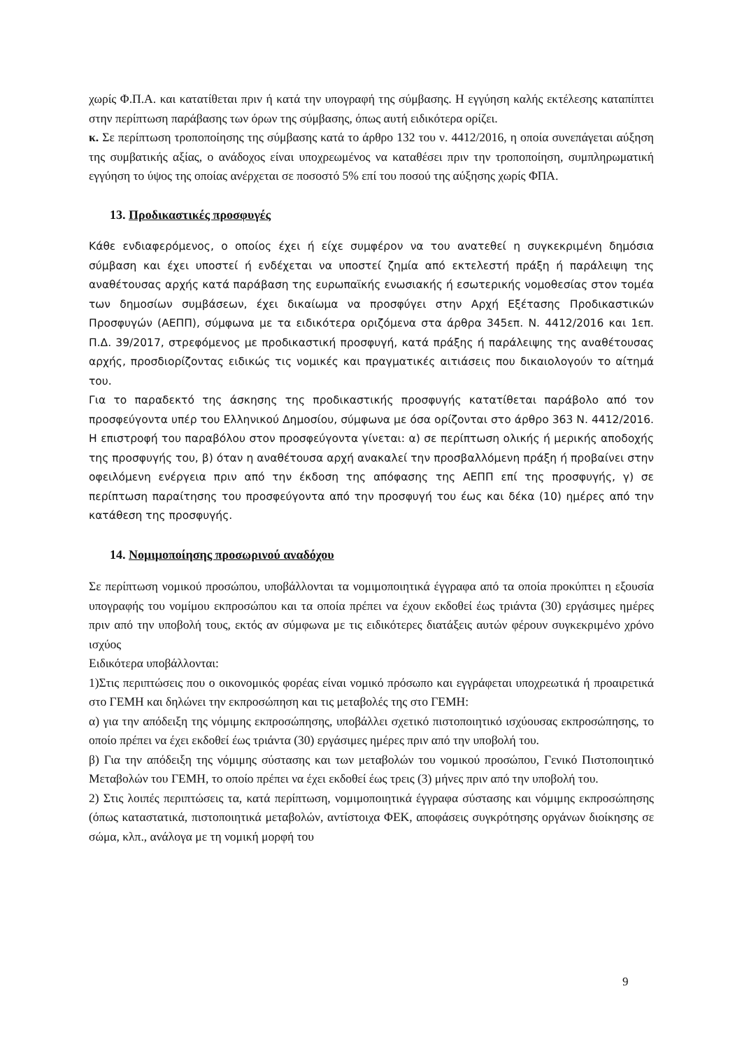χωρίς Φ.Π.Α. και κατατίθεται πριν ή κατά την υπογραφή της σύμβασης. Η εγγύηση καλής εκτέλεσης καταπίπτει στην περίπτωση παράβασης των όρων της σύμβασης, όπως αυτή ειδικότερα ορίζει.
κ. Σε περίπτωση τροποποίησης της σύμβασης κατά το άρθρο 132 του ν. 4412/2016, η οποία συνεπάγεται αύξηση της συμβατικής αξίας, ο ανάδοχος είναι υποχρεωμένος να καταθέσει πριν την τροποποίηση, συμπληρωματική εγγύηση το ύψος της οποίας ανέρχεται σε ποσοστό 5% επί του ποσού της αύξησης χωρίς ΦΠΑ.
13. Προδικαστικές προσφυγές
Κάθε ενδιαφερόμενος, ο οποίος έχει ή είχε συμφέρον να του ανατεθεί η συγκεκριμένη δημόσια σύμβαση και έχει υποστεί ή ενδέχεται να υποστεί ζημία από εκτελεστή πράξη ή παράλειψη της αναθέτουσας αρχής κατά παράβαση της ευρωπαϊκής ενωσιακής ή εσωτερικής νομοθεσίας στον τομέα των δημοσίων συμβάσεων, έχει δικαίωμα να προσφύγει στην Αρχή Εξέτασης Προδικαστικών Προσφυγών (ΑΕΠΠ), σύμφωνα με τα ειδικότερα οριζόμενα στα άρθρα 345επ. Ν. 4412/2016 και 1επ. Π.Δ. 39/2017, στρεφόμενος με προδικαστική προσφυγή, κατά πράξης ή παράλειψης της αναθέτουσας αρχής, προσδιορίζοντας ειδικώς τις νομικές και πραγματικές αιτιάσεις που δικαιολογούν το αίτημά του.
Για το παραδεκτό της άσκησης της προδικαστικής προσφυγής κατατίθεται παράβολο από τον προσφεύγοντα υπέρ του Ελληνικού Δημοσίου, σύμφωνα με όσα ορίζονται στο άρθρο 363 Ν. 4412/2016. Η επιστροφή του παραβόλου στον προσφεύγοντα γίνεται: α) σε περίπτωση ολικής ή μερικής αποδοχής της προσφυγής του, β) όταν η αναθέτουσα αρχή ανακαλεί την προσβαλλόμενη πράξη ή προβαίνει στην οφειλόμενη ενέργεια πριν από την έκδοση της απόφασης της ΑΕΠΠ επί της προσφυγής, γ) σε περίπτωση παραίτησης του προσφεύγοντα από την προσφυγή του έως και δέκα (10) ημέρες από την κατάθεση της προσφυγής.
14. Νομιμοποίησης προσωρινού αναδόχου
Σε περίπτωση νομικού προσώπου, υποβάλλονται τα νομιμοποιητικά έγγραφα από τα οποία προκύπτει η εξουσία υπογραφής του νομίμου εκπροσώπου και τα οποία πρέπει να έχουν εκδοθεί έως τριάντα (30) εργάσιμες ημέρες πριν από την υποβολή τους, εκτός αν σύμφωνα με τις ειδικότερες διατάξεις αυτών φέρουν συγκεκριμένο χρόνο ισχύος
Ειδικότερα υποβάλλονται:
1)Στις περιπτώσεις που ο οικονομικός φορέας είναι νομικό πρόσωπο και εγγράφεται υποχρεωτικά ή προαιρετικά στο ΓΕΜΗ και δηλώνει την εκπροσώπηση και τις μεταβολές της στο ΓΕΜΗ:
α) για την απόδειξη της νόμιμης εκπροσώπησης, υποβάλλει σχετικό πιστοποιητικό ισχύουσας εκπροσώπησης, το οποίο πρέπει να έχει εκδοθεί έως τριάντα (30) εργάσιμες ημέρες πριν από την υποβολή του.
β) Για την απόδειξη της νόμιμης σύστασης και των μεταβολών του νομικού προσώπου, Γενικό Πιστοποιητικό Μεταβολών του ΓΕΜΗ, το οποίο πρέπει να έχει εκδοθεί έως τρεις (3) μήνες πριν από την υποβολή του.
2) Στις λοιπές περιπτώσεις τα, κατά περίπτωση, νομιμοποιητικά έγγραφα σύστασης και νόμιμης εκπροσώπησης (όπως καταστατικά, πιστοποιητικά μεταβολών, αντίστοιχα ΦΕΚ, αποφάσεις συγκρότησης οργάνων διοίκησης σε σώμα, κλπ., ανάλογα με τη νομική μορφή του
9